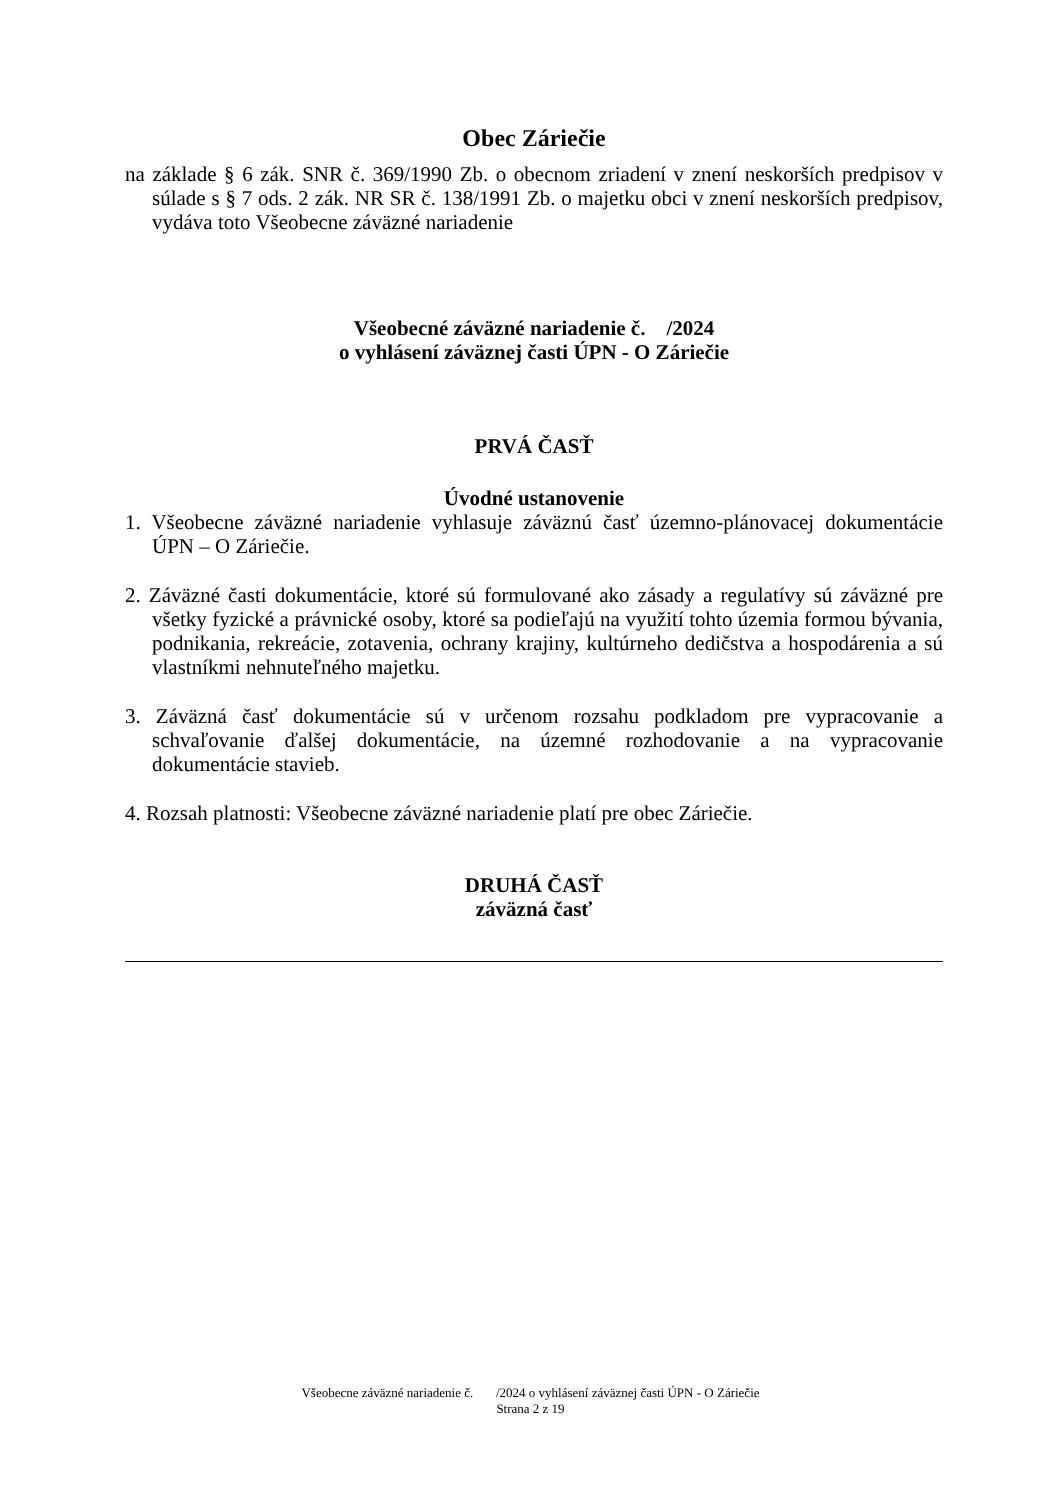Obec Záriečie
na základe § 6 zák. SNR č. 369/1990 Zb. o obecnom zriadení v znení neskorších predpisov v súlade s § 7 ods. 2 zák. NR SR č. 138/1991 Zb. o majetku obci v znení neskorších predpisov, vydáva toto Všeobecne záväzné nariadenie
Všeobecné záväzné nariadenie č. /2024
o vyhlásení záväznej časti ÚPN - O Záriečie
PRVÁ ČASŤ
Úvodné ustanovenie
1. Všeobecne záväzné nariadenie vyhlasuje záväznú časť územno-plánovacej dokumentácie ÚPN – O Záriečie.
2. Záväzné časti dokumentácie, ktoré sú formulované ako zásady a regulatívy sú záväzné pre všetky fyzické a právnické osoby, ktoré sa podieľajú na využití tohto územia formou bývania, podnikania, rekreácie, zotavenia, ochrany krajiny, kultúrneho dedičstva a hospodárenia a sú vlastníkmi nehnuteľného majetku.
3. Záväzná časť dokumentácie sú v určenom rozsahu podkladom pre vypracovanie a schvaľovanie ďalšej dokumentácie, na územné rozhodovanie a na vypracovanie dokumentácie stavieb.
4. Rozsah platnosti: Všeobecne záväzné nariadenie platí pre obec Záriečie.
DRUHÁ ČASŤ
záväzná časť
Všeobecne záväzné nariadenie č. /2024 o vyhlásení záväznej časti ÚPN - O Záriečie
Strana 2 z 19